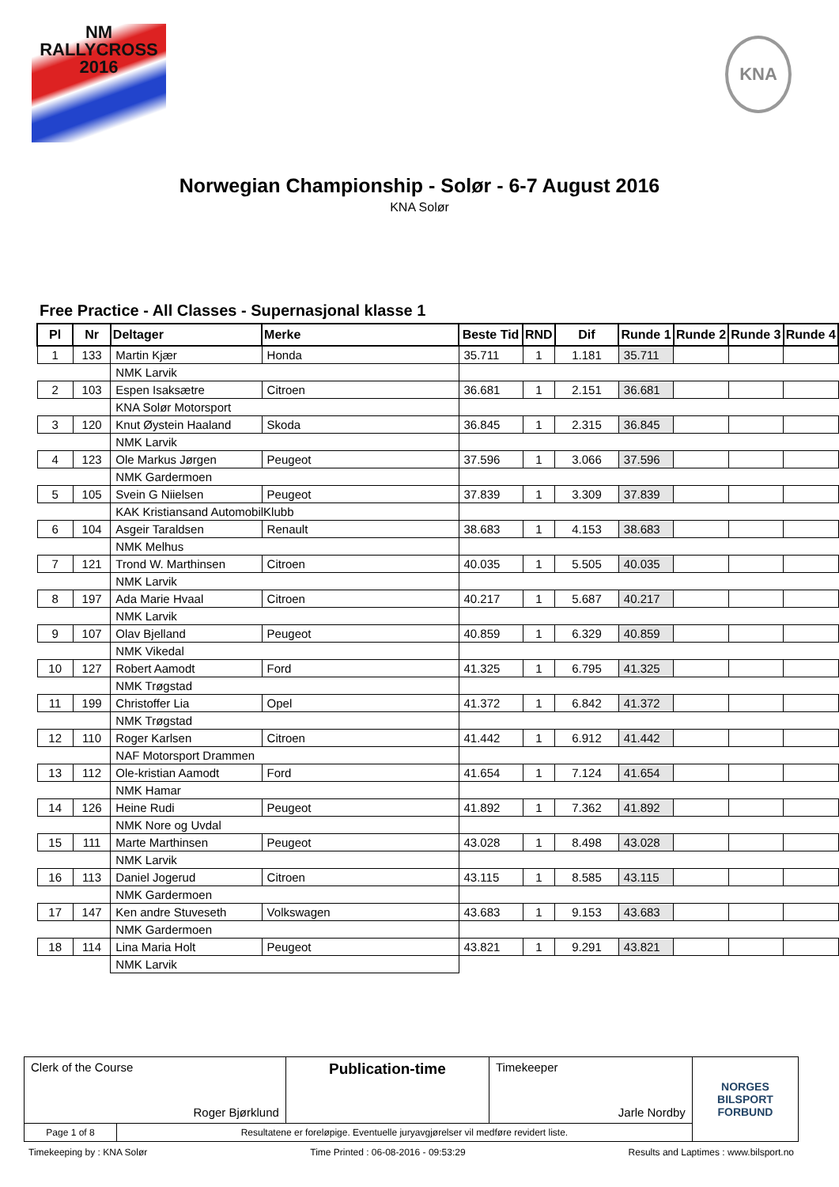NM
RALLYCROSS
2016
KNA
Norwegian Championship - Solør - 6-7 August 2016
KNA Solør
Free Practice - All Classes - Supernasjonal klasse 1
| Pl | Nr | Deltager | Merke | Beste Tid | RND | Dif | Runde 1 | Runde 2 | Runde 3 | Runde 4 |
| --- | --- | --- | --- | --- | --- | --- | --- | --- | --- | --- |
| 1 | 133 | Martin Kjær | Honda | 35.711 | 1 | 1.181 | 35.711 | | | |
| | | NMK Larvik | | | | | | | | |
| 2 | 103 | Espen Isaksætre | Citroen | 36.681 | 1 | 2.151 | 36.681 | | | |
| | | KNA Solør Motorsport | | | | | | | | |
| 3 | 120 | Knut Øystein Haaland | Skoda | 36.845 | 1 | 2.315 | 36.845 | | | |
| | | NMK Larvik | | | | | | | | |
| 4 | 123 | Ole Markus Jørgen | Peugeot | 37.596 | 1 | 3.066 | 37.596 | | | |
| | | NMK Gardermoen | | | | | | | | |
| 5 | 105 | Svein G Niielsen | Peugeot | 37.839 | 1 | 3.309 | 37.839 | | | |
| | | KAK Kristiansand AutomobilKlubb | | | | | | | | |
| 6 | 104 | Asgeir Taraldsen | Renault | 38.683 | 1 | 4.153 | 38.683 | | | |
| | | NMK Melhus | | | | | | | | |
| 7 | 121 | Trond W. Marthinsen | Citroen | 40.035 | 1 | 5.505 | 40.035 | | | |
| | | NMK Larvik | | | | | | | | |
| 8 | 197 | Ada Marie Hvaal | Citroen | 40.217 | 1 | 5.687 | 40.217 | | | |
| | | NMK Larvik | | | | | | | | |
| 9 | 107 | Olav Bjelland | Peugeot | 40.859 | 1 | 6.329 | 40.859 | | | |
| | | NMK Vikedal | | | | | | | | |
| 10 | 127 | Robert Aamodt | Ford | 41.325 | 1 | 6.795 | 41.325 | | | |
| | | NMK Trøgstad | | | | | | | | |
| 11 | 199 | Christoffer Lia | Opel | 41.372 | 1 | 6.842 | 41.372 | | | |
| | | NMK Trøgstad | | | | | | | | |
| 12 | 110 | Roger Karlsen | Citroen | 41.442 | 1 | 6.912 | 41.442 | | | |
| | | NAF Motorsport Drammen | | | | | | | | |
| 13 | 112 | Ole-kristian Aamodt | Ford | 41.654 | 1 | 7.124 | 41.654 | | | |
| | | NMK Hamar | | | | | | | | |
| 14 | 126 | Heine Rudi | Peugeot | 41.892 | 1 | 7.362 | 41.892 | | | |
| | | NMK Nore og Uvdal | | | | | | | | |
| 15 | 111 | Marte Marthinsen | Peugeot | 43.028 | 1 | 8.498 | 43.028 | | | |
| | | NMK Larvik | | | | | | | | |
| 16 | 113 | Daniel Jogerud | Citroen | 43.115 | 1 | 8.585 | 43.115 | | | |
| | | NMK Gardermoen | | | | | | | | |
| 17 | 147 | Ken andre Stuveseth | Volkswagen | 43.683 | 1 | 9.153 | 43.683 | | | |
| | | NMK Gardermoen | | | | | | | | |
| 18 | 114 | Lina Maria Holt | Peugeot | 43.821 | 1 | 9.291 | 43.821 | | | |
| | | NMK Larvik | | | | | | | | |
| Clerk of the Course Roger Bjørklund | | Publication-time | Timekeeper Jarle Nordby | NORGES BILSPORT FORBUND |
| Page 1 of 8 | Resultatene er foreløpige. Eventuelle juryavgjørelser vil medføre revidert liste. | | | |
Timekeeping by : KNA Solør Time Printed : 06-08-2016 - 09:53:29 Results and Laptimes : www.bilsport.no